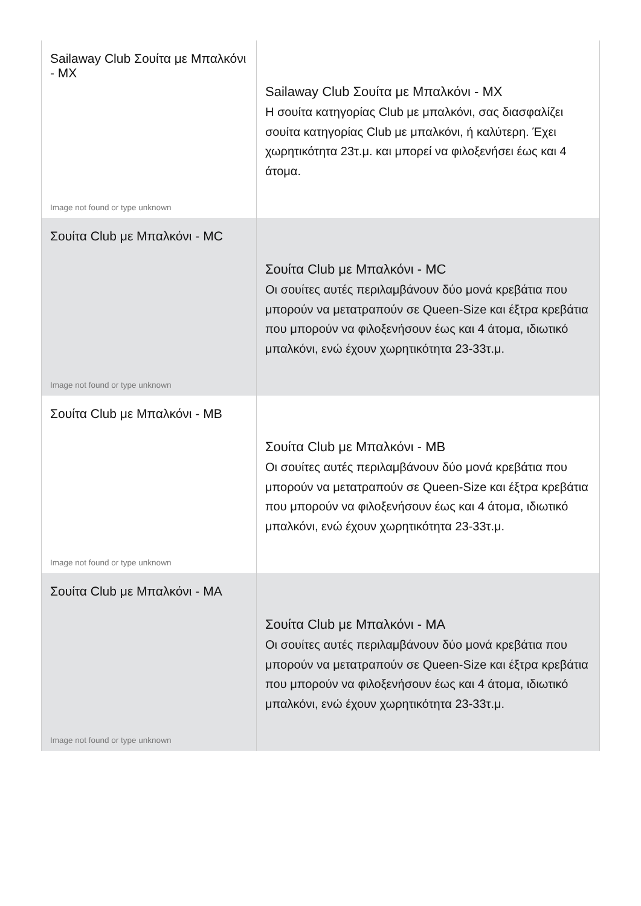| Sailaway Club Σουίτα με Μπαλκόνι - MX Image not found or type unknown | Sailaway Club Σουίτα με Μπαλκόνι - MX Η σουίτα κατηγορίας Club με μπαλκόνι, σας διασφαλίζει σουίτα κατηγορίας Club με μπαλκόνι, ή καλύτερη. Έχει χωρητικότητα 23τ.μ. και μπορεί να φιλοξενήσει έως και 4 άτομα. |
| Σουίτα Club με Μπαλκόνι - MC Image not found or type unknown | Σουίτα Club με Μπαλκόνι - MC Οι σουίτες αυτές περιλαμβάνουν δύο μονά κρεβάτια που μπορούν να μετατραπούν σε Queen-Size και έξτρα κρεβάτια που μπορούν να φιλοξενήσουν έως και 4 άτομα, ιδιωτικό μπαλκόνι, ενώ έχουν χωρητικότητα 23-33τ.μ. |
| Σουίτα Club με Μπαλκόνι - MB Image not found or type unknown | Σουίτα Club με Μπαλκόνι - MB Οι σουίτες αυτές περιλαμβάνουν δύο μονά κρεβάτια που μπορούν να μετατραπούν σε Queen-Size και έξτρα κρεβάτια που μπορούν να φιλοξενήσουν έως και 4 άτομα, ιδιωτικό μπαλκόνι, ενώ έχουν χωρητικότητα 23-33τ.μ. |
| Σουίτα Club με Μπαλκόνι - MA Image not found or type unknown | Σουίτα Club με Μπαλκόνι - MA Οι σουίτες αυτές περιλαμβάνουν δύο μονά κρεβάτια που μπορούν να μετατραπούν σε Queen-Size και έξτρα κρεβάτια που μπορούν να φιλοξενήσουν έως και 4 άτομα, ιδιωτικό μπαλκόνι, ενώ έχουν χωρητικότητα 23-33τ.μ. |